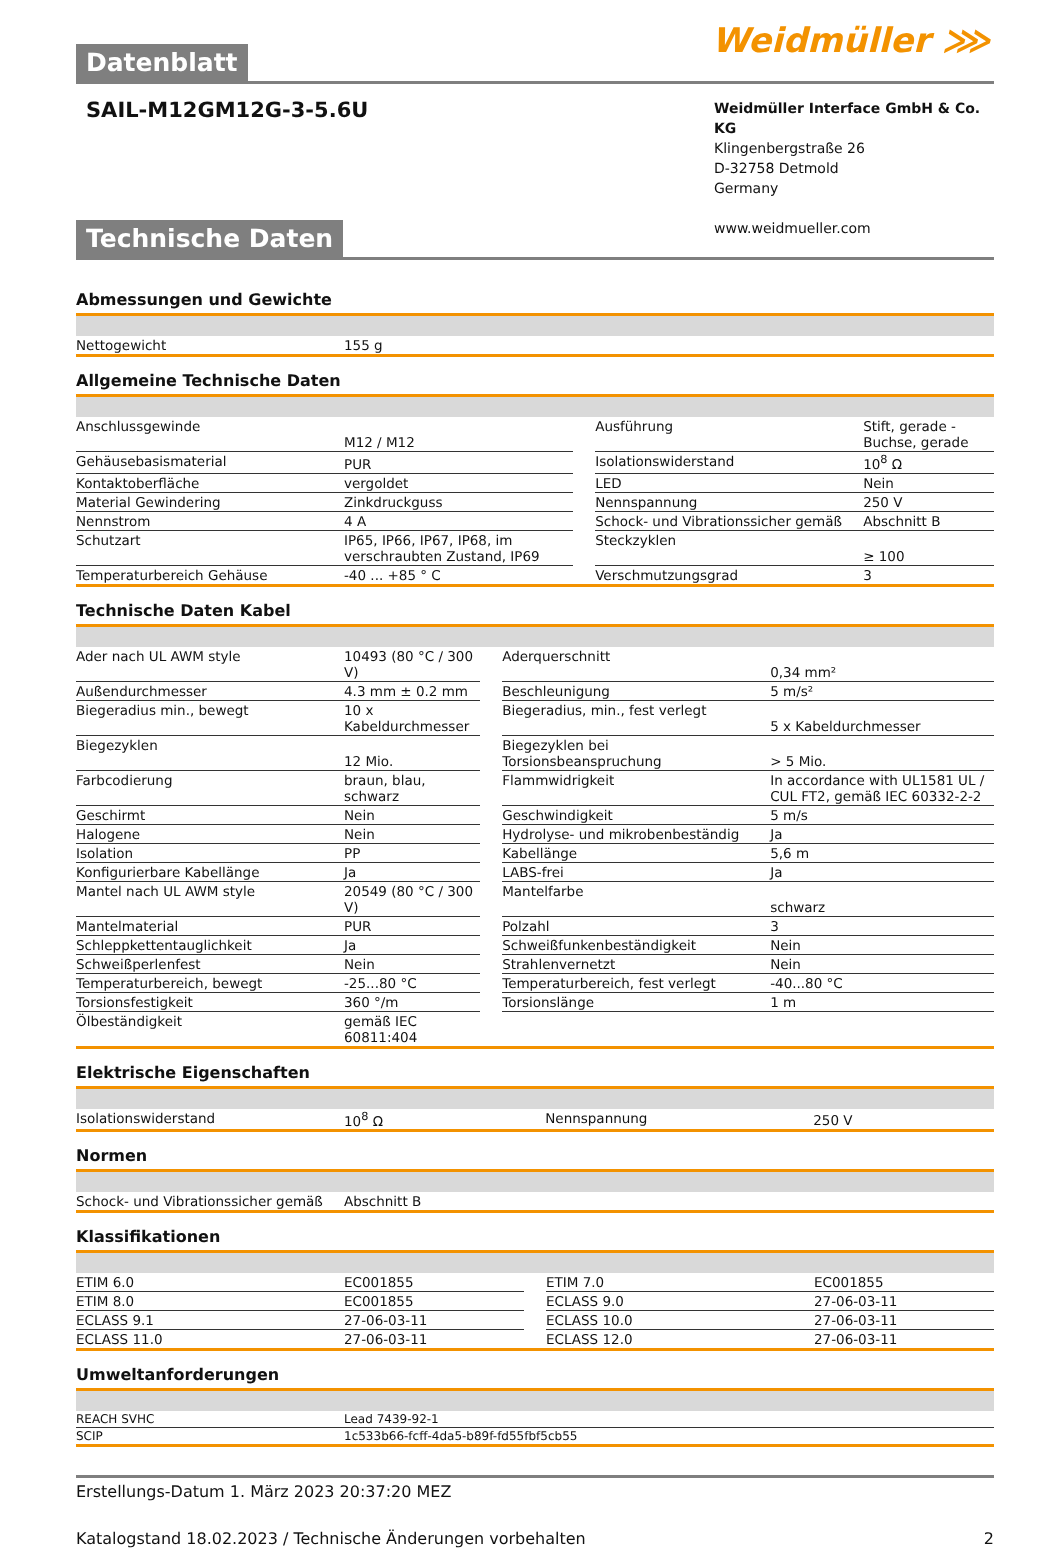Weidmüller ⋙
Datenblatt
SAIL-M12GM12G-3-5.6U
Weidmüller Interface GmbH & Co. KG
Klingenbergstraße 26
D-32758 Detmold
Germany
www.weidmueller.com
Technische Daten
Abmessungen und Gewichte
| Nettogewicht | 155 g |
Allgemeine Technische Daten
| Anschlussgewinde | M12 / M12 | | Ausführung | Stift, gerade - Buchse, gerade |
| Gehäusebasismaterial | PUR | | Isolationswiderstand | 10<sup>8</sup> Ω |
| Kontaktoberfläche | vergoldet | | LED | Nein |
| Material Gewindering | Zinkdruckguss | | Nennspannung | 250 V |
| Nennstrom | 4 A | | Schock- und Vibrationssicher gemäß | Abschnitt B |
| Schutzart | IP65, IP66, IP67, IP68, im verschraubten Zustand, IP69 | | Steckzyklen | ≥ 100 |
| Temperaturbereich Gehäuse | -40 ... +85 ° C | | Verschmutzungsgrad | 3 |
Technische Daten Kabel
| Ader nach UL AWM style | 10493 (80 °C / 300 V) | | Aderquerschnitt | 0,34 mm² |
| Außendurchmesser | 4.3 mm ± 0.2 mm | | Beschleunigung | 5 m/s² |
| Biegeradius min., bewegt | 10 x Kabeldurchmesser | | Biegeradius, min., fest verlegt | 5 x Kabeldurchmesser |
| Biegezyklen | 12 Mio. | | Biegezyklen bei Torsionsbeanspruchung | > 5 Mio. |
| Farbcodierung | braun, blau, schwarz | | Flammwidrigkeit | In accordance with UL1581 UL / CUL FT2, gemäß IEC 60332-2-2 |
| Geschirmt | Nein | | Geschwindigkeit | 5 m/s |
| Halogene | Nein | | Hydrolyse- und mikrobenbeständig | Ja |
| Isolation | PP | | Kabellänge | 5,6 m |
| Konfigurierbare Kabellänge | Ja | | LABS-frei | Ja |
| Mantel nach UL AWM style | 20549 (80 °C / 300 V) | | Mantelfarbe | schwarz |
| Mantelmaterial | PUR | | Polzahl | 3 |
| Schleppkettentauglichkeit | Ja | | Schweißfunkenbeständigkeit | Nein |
| Schweißperlenfest | Nein | | Strahlenvernetzt | Nein |
| Temperaturbereich, bewegt | -25...80 °C | | Temperaturbereich, fest verlegt | -40...80 °C |
| Torsionsfestigkeit | 360 °/m | | Torsionslänge | 1 m |
| Ölbeständigkeit | gemäß IEC 60811:404 | | | |
Elektrische Eigenschaften
| Isolationswiderstand | 10<sup>8</sup> Ω | | Nennspannung | 250 V |
Normen
| Schock- und Vibrationssicher gemäß | Abschnitt B |
Klassifikationen
| ETIM 6.0 | EC001855 | | ETIM 7.0 | EC001855 |
| ETIM 8.0 | EC001855 | | ECLASS 9.0 | 27-06-03-11 |
| ECLASS 9.1 | 27-06-03-11 | | ECLASS 10.0 | 27-06-03-11 |
| ECLASS 11.0 | 27-06-03-11 | | ECLASS 12.0 | 27-06-03-11 |
Umweltanforderungen
| REACH SVHC | Lead 7439-92-1 |
| SCIP | 1c533b66-fcff-4da5-b89f-fd55fbf5cb55 |
Erstellungs-Datum 1. März 2023 20:37:20 MEZ
Katalogstand 18.02.2023 / Technische Änderungen vorbehalten 2